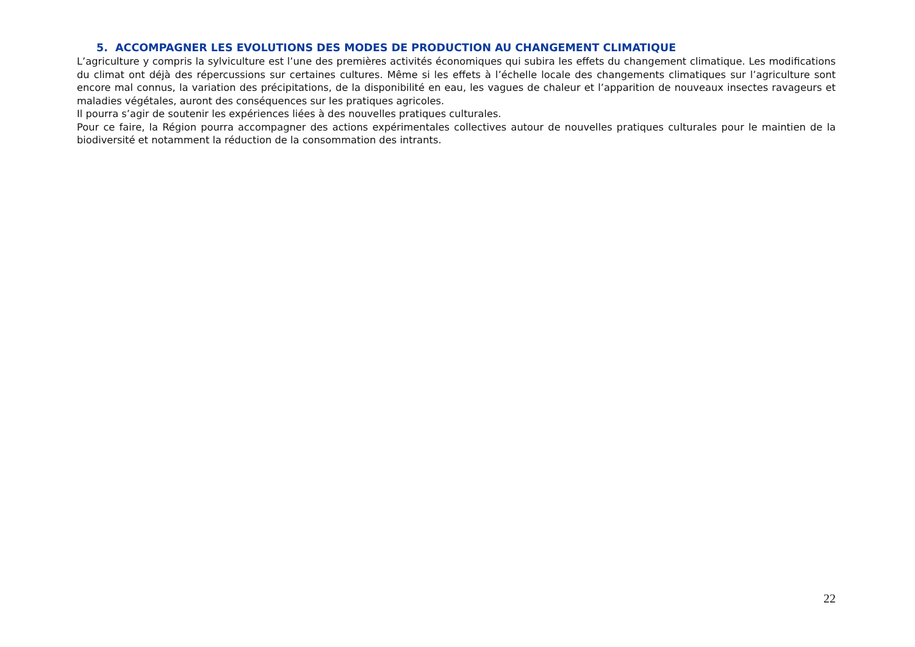5. ACCOMPAGNER LES EVOLUTIONS DES MODES DE PRODUCTION AU CHANGEMENT CLIMATIQUE
L’agriculture y compris la sylviculture est l’une des premières activités économiques qui subira les effets du changement climatique. Les modifications du climat ont déjà des répercussions sur certaines cultures. Même si les effets à l’échelle locale des changements climatiques sur l’agriculture sont encore mal connus, la variation des précipitations, de la disponibilité en eau, les vagues de chaleur et l’apparition de nouveaux insectes ravageurs et maladies végétales, auront des conséquences sur les pratiques agricoles.
Il pourra s’agir de soutenir les expériences liées à des nouvelles pratiques culturales.
Pour ce faire, la Région pourra accompagner des actions expérimentales collectives autour de nouvelles pratiques culturales pour le maintien de la biodiversité et notamment la réduction de la consommation des intrants.
22